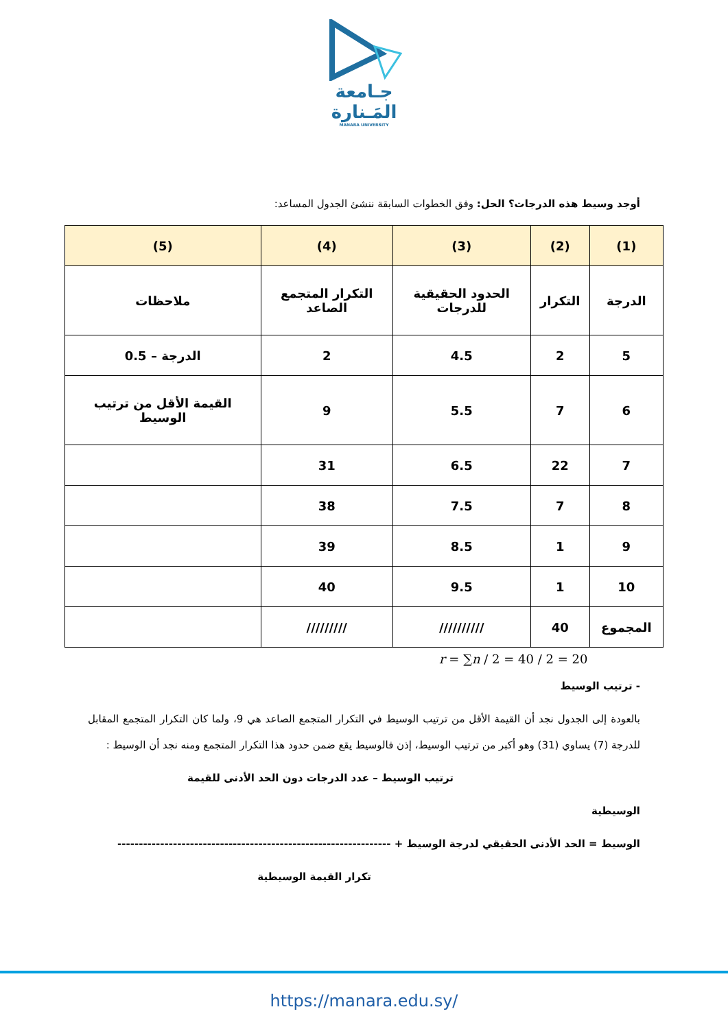جـامعة
المَـنارة
MANARA UNIVERSITY
أوجد وسيط هذه الدرجات؟ الحل: وفق الخطوات السابقة ننشئ الجدول المساعد:
| (1) | (2) | (3) | (4) | (5) |
| --- | --- | --- | --- | --- |
| الدرجة | التكرار | الحدود الحقيقية للدرجات | التكرار المتجمع الصاعد | ملاحظات |
| 5 | 2 | 4.5 | 2 | الدرجة – 0.5 |
| 6 | 7 | 5.5 | 9 | القيمة الأقل من ترتيب الوسيط |
| 7 | 22 | 6.5 | 31 | |
| 8 | 7 | 7.5 | 38 | |
| 9 | 1 | 8.5 | 39 | |
| 10 | 1 | 9.5 | 40 | |
| المجموع | 40 | ////////// | ///////// | |
r = ∑n / 2 = 40 / 2 = 20
- ترتيب الوسيط
بالعودة إلى الجدول نجد أن القيمة الأقل من ترتيب الوسيط في التكرار المتجمع الصاعد هي 9، ولما كان التكرار المتجمع المقابل للدرجة (7) يساوي (31) وهو أكبر من ترتيب الوسيط، إذن فالوسيط يقع ضمن حدود هذا التكرار المتجمع ومنه نجد أن الوسيط :
ترتيب الوسيط – عدد الدرجات دون الحد الأدنى للقيمة
الوسيطية
الوسيط = الحد الأدنى الحقيقي لدرجة الوسيط + ----------------------------------------------------------------
تكرار القيمة الوسيطية
https://manara.edu.sy/